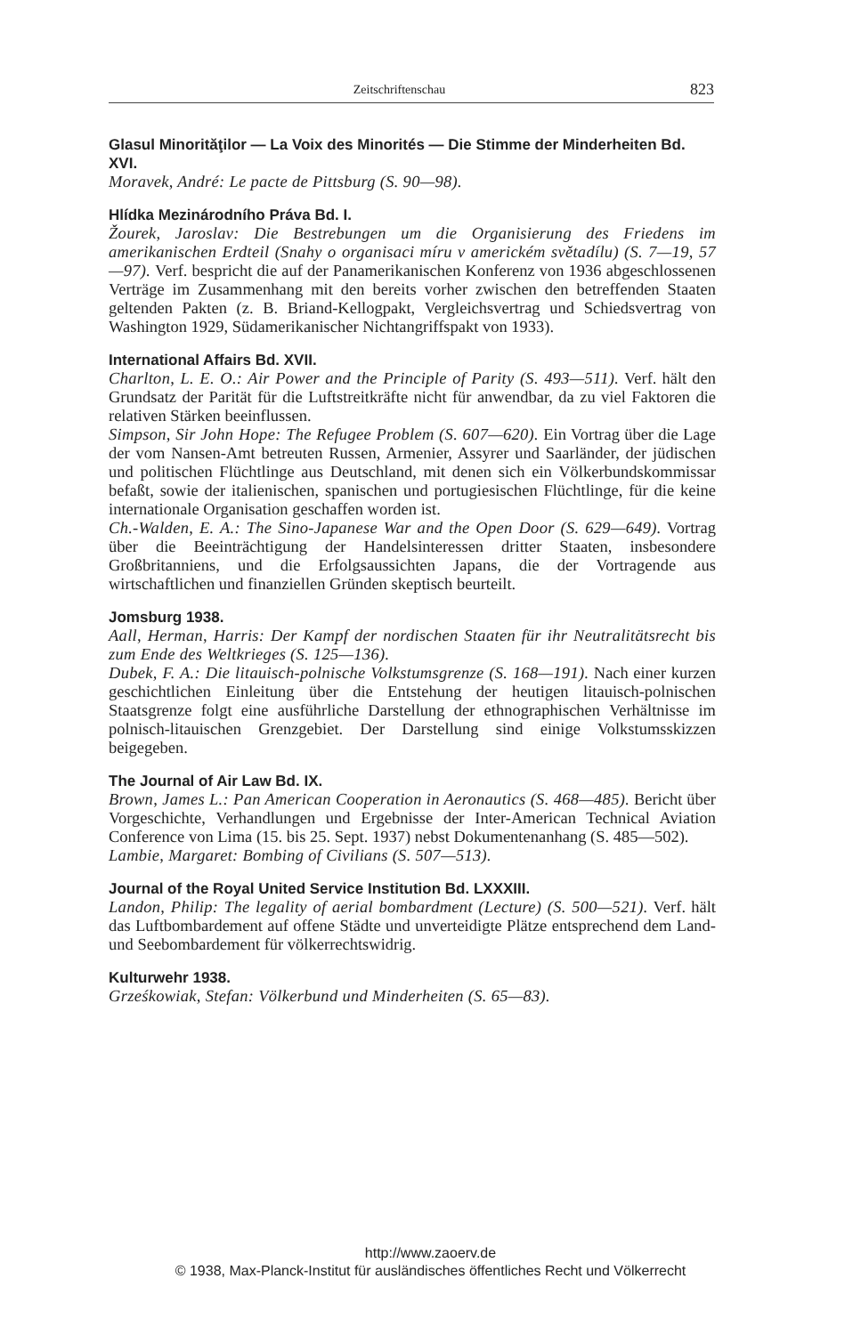Zeitschriftenschau 823
Glasul Minorităţilor — La Voix des Minorités — Die Stimme der Minderheiten Bd. XVI.
Moravek, André: Le pacte de Pittsburg (S. 90—98).
Hlídka Mezinárodního Práva Bd. I.
Žourek, Jaroslav: Die Bestrebungen um die Organisierung des Friedens im amerikanischen Erdteil (Snahy o organisaci míru v americkém světadílu) (S. 7—19, 57—97). Verf. bespricht die auf der Panamerikanischen Konferenz von 1936 abgeschlossenen Verträge im Zusammenhang mit den bereits vorher zwischen den betreffenden Staaten geltenden Pakten (z. B. Briand-Kellogpakt, Vergleichsvertrag und Schiedsvertrag von Washington 1929, Südamerikanischer Nichtangriffspakt von 1933).
International Affairs Bd. XVII.
Charlton, L. E. O.: Air Power and the Principle of Parity (S. 493—511). Verf. hält den Grundsatz der Parität für die Luftstreitkräfte nicht für anwendbar, da zu viel Faktoren die relativen Stärken beeinflussen.
Simpson, Sir John Hope: The Refugee Problem (S. 607—620). Ein Vortrag über die Lage der vom Nansen-Amt betreuten Russen, Armenier, Assyrer und Saarländer, der jüdischen und politischen Flüchtlinge aus Deutschland, mit denen sich ein Völkerbundskommissar befaßt, sowie der italienischen, spanischen und portugiesischen Flüchtlinge, für die keine internationale Organisation geschaffen worden ist.
Ch.-Walden, E. A.: The Sino-Japanese War and the Open Door (S. 629—649). Vortrag über die Beeinträchtigung der Handelsinteressen dritter Staaten, insbesondere Großbritanniens, und die Erfolgsaussichten Japans, die der Vortragende aus wirtschaftlichen und finanziellen Gründen skeptisch beurteilt.
Jomsburg 1938.
Aall, Herman, Harris: Der Kampf der nordischen Staaten für ihr Neutralitätsrecht bis zum Ende des Weltkrieges (S. 125—136).
Dubek, F. A.: Die litauisch-polnische Volkstumsgrenze (S. 168—191). Nach einer kurzen geschichtlichen Einleitung über die Entstehung der heutigen litauisch-polnischen Staatsgrenze folgt eine ausführliche Darstellung der ethnographischen Verhältnisse im polnisch-litauischen Grenzgebiet. Der Darstellung sind einige Volkstumsskizzen beigegeben.
The Journal of Air Law Bd. IX.
Brown, James L.: Pan American Cooperation in Aeronautics (S. 468—485). Bericht über Vorgeschichte, Verhandlungen und Ergebnisse der Inter-American Technical Aviation Conference von Lima (15. bis 25. Sept. 1937) nebst Dokumentenanhang (S. 485—502).
Lambie, Margaret: Bombing of Civilians (S. 507—513).
Journal of the Royal United Service Institution Bd. LXXXIII.
Landon, Philip: The legality of aerial bombardment (Lecture) (S. 500—521). Verf. hält das Luftbombardement auf offene Städte und unverteidigte Plätze entsprechend dem Land- und Seebombardement für völkerrechtswidrig.
Kulturwehr 1938.
Grześkowiak, Stefan: Völkerbund und Minderheiten (S. 65—83).
http://www.zaoerv.de
© 1938, Max-Planck-Institut für ausländisches öffentliches Recht und Völkerrecht